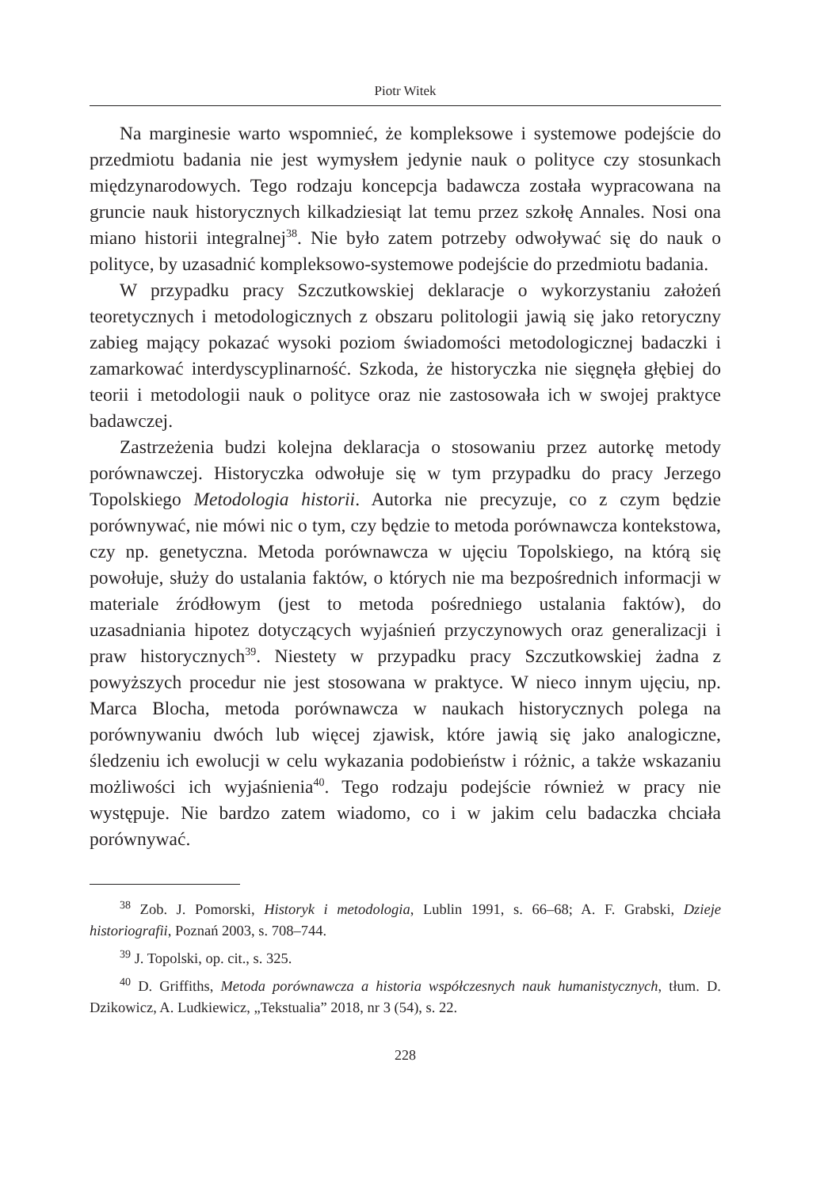Piotr Witek
Na marginesie warto wspomnieć, że kompleksowe i systemowe podejście do przedmiotu badania nie jest wymysłem jedynie nauk o polityce czy stosunkach międzynarodowych. Tego rodzaju koncepcja badawcza została wypracowana na gruncie nauk historycznych kilkadziesiąt lat temu przez szkołę Annales. Nosi ona miano historii integralnej<sup>38</sup>. Nie było zatem potrzeby odwoływać się do nauk o polityce, by uzasadnić kompleksowo-systemowe podejście do przedmiotu badania.
W przypadku pracy Szczutkowskiej deklaracje o wykorzystaniu założeń teoretycznych i metodologicznych z obszaru politologii jawią się jako retoryczny zabieg mający pokazać wysoki poziom świadomości metodologicznej badaczki i zamarkować interdyscyplinarność. Szkoda, że historyczka nie sięgnęła głębiej do teorii i metodologii nauk o polityce oraz nie zastosowała ich w swojej praktyce badawczej.
Zastrzeżenia budzi kolejna deklaracja o stosowaniu przez autorkę metody porównawczej. Historyczka odwołuje się w tym przypadku do pracy Jerzego Topolskiego Metodologia historii. Autorka nie precyzuje, co z czym będzie porównywać, nie mówi nic o tym, czy będzie to metoda porównawcza kontekstowa, czy np. genetyczna. Metoda porównawcza w ujęciu Topolskiego, na którą się powołuje, służy do ustalania faktów, o których nie ma bezpośrednich informacji w materiale źródłowym (jest to metoda pośredniego ustalania faktów), do uzasadniania hipotez dotyczących wyjaśnień przyczynowych oraz generalizacji i praw historycznych<sup>39</sup>. Niestety w przypadku pracy Szczutkowskiej żadna z powyższych procedur nie jest stosowana w praktyce. W nieco innym ujęciu, np. Marca Blocha, metoda porównawcza w naukach historycznych polega na porównywaniu dwóch lub więcej zjawisk, które jawią się jako analogiczne, śledzeniu ich ewolucji w celu wykazania podobieństw i różnic, a także wskazaniu możliwości ich wyjaśnienia<sup>40</sup>. Tego rodzaju podejście również w pracy nie występuje. Nie bardzo zatem wiadomo, co i w jakim celu badaczka chciała porównywać.
<sup>38</sup> Zob. J. Pomorski, Historyk i metodologia, Lublin 1991, s. 66–68; A. F. Grabski, Dzieje historiografii, Poznań 2003, s. 708–744.
<sup>39</sup> J. Topolski, op. cit., s. 325.
<sup>40</sup> D. Griffiths, Metoda porównawcza a historia współczesnych nauk humanistycznych, tłum. D. Dzikowicz, A. Ludkiewicz, „Tekstualia” 2018, nr 3 (54), s. 22.
228